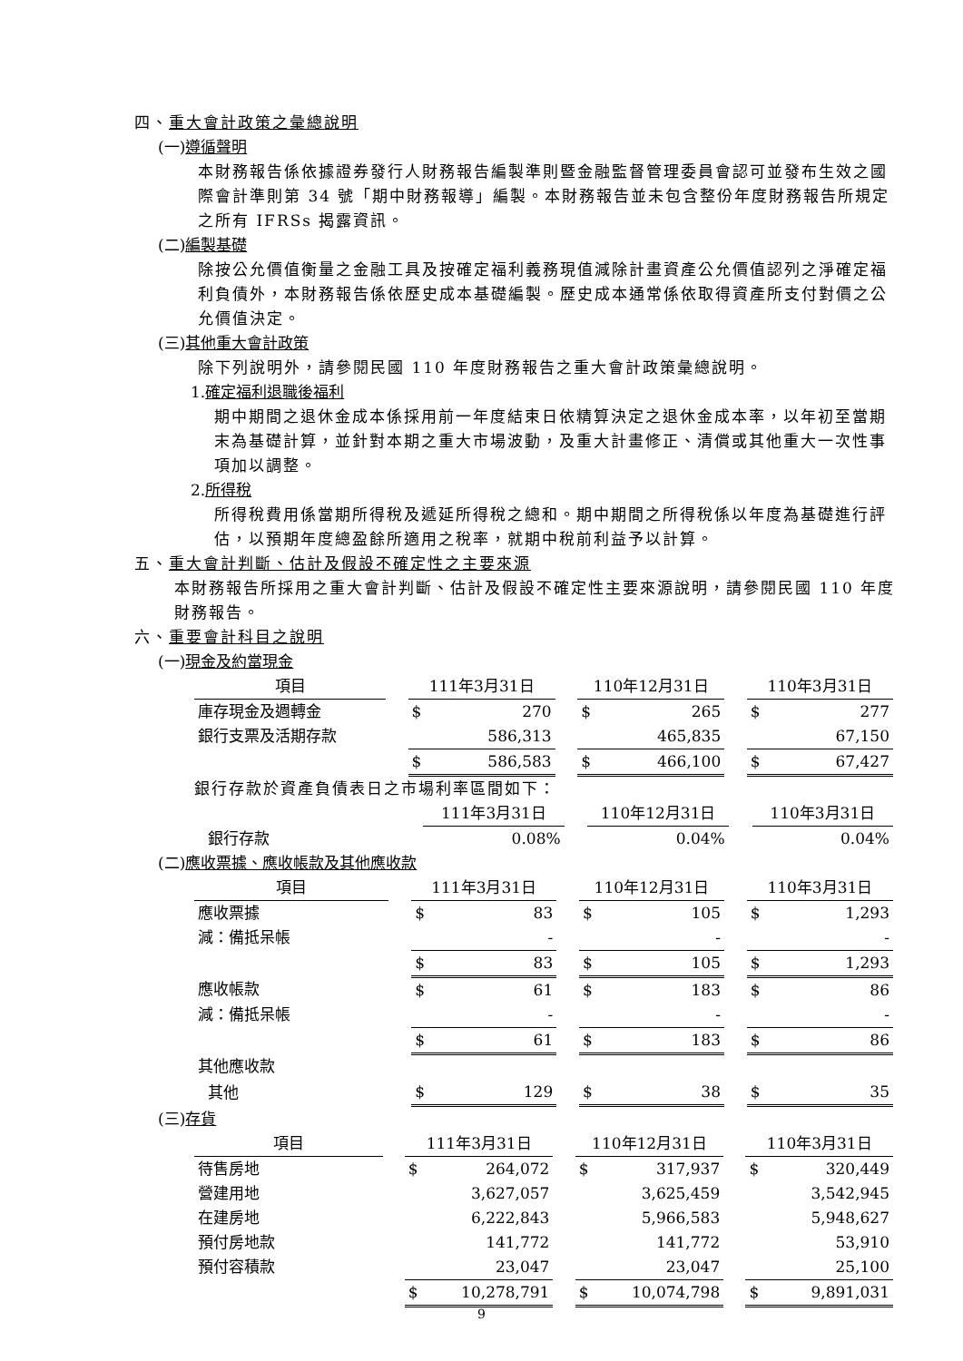四、重大會計政策之彙總說明
(一)遵循聲明
本財務報告係依據證券發行人財務報告編製準則暨金融監督管理委員會認可並發布生效之國際會計準則第 34 號「期中財務報導」編製。本財務報告並未包含整份年度財務報告所規定之所有 IFRSs 揭露資訊。
(二)編製基礎
除按公允價值衡量之金融工具及按確定福利義務現值減除計畫資產公允價值認列之淨確定福利負債外，本財務報告係依歷史成本基礎編製。歷史成本通常係依取得資產所支付對價之公允價值決定。
(三)其他重大會計政策
除下列說明外，請參閱民國 110 年度財務報告之重大會計政策彙總說明。
1.確定福利退職後福利
期中期間之退休金成本係採用前一年度結束日依精算決定之退休金成本率，以年初至當期末為基礎計算，並針對本期之重大市場波動，及重大計畫修正、清償或其他重大一次性事項加以調整。
2.所得稅
所得稅費用係當期所得稅及遞延所得稅之總和。期中期間之所得稅係以年度為基礎進行評估，以預期年度總盈餘所適用之稅率，就期中稅前利益予以計算。
五、重大會計判斷、估計及假設不確定性之主要來源
本財務報告所採用之重大會計判斷、估計及假設不確定性主要來源說明，請參閱民國 110 年度財務報告。
六、重要會計科目之說明
(一)現金及約當現金
| 項目 | | 111年3月31日 | | | 110年12月31日 | | | 110年3月31日 | |
| 庫存現金及週轉金 | | $ | 270 | | $ | 265 | | $ | 277 |
| 銀行支票及活期存款 | | | 586,313 | | | 465,835 | | | 67,150 |
| | | $ | 586,583 | | $ | 466,100 | | $ | 67,427 |
銀行存款於資產負債表日之市場利率區間如下：
| | | 111年3月31日 | | | 110年12月31日 | | | 110年3月31日 | |
| 銀行存款 | | | 0.08% | | | 0.04% | | | 0.04% |
(二)應收票據、應收帳款及其他應收款
| 項目 | | 111年3月31日 | | | 110年12月31日 | | | 110年3月31日 | |
| 應收票據 | | $ | 83 | | $ | 105 | | $ | 1,293 |
| 減：備抵呆帳 | | | - | | | - | | | - |
| | | $ | 83 | | $ | 105 | | $ | 1,293 |
| 應收帳款 | | $ | 61 | | $ | 183 | | $ | 86 |
| 減：備抵呆帳 | | | - | | | - | | | - |
| | | $ | 61 | | $ | 183 | | $ | 86 |
| 其他應收款 | | | | | | | | | |
| 其他 | | $ | 129 | | $ | 38 | | $ | 35 |
(三)存貨
| 項目 | | 111年3月31日 | | | 110年12月31日 | | | 110年3月31日 | |
| 待售房地 | | $ | 264,072 | | $ | 317,937 | | $ | 320,449 |
| 營建用地 | | | 3,627,057 | | | 3,625,459 | | | 3,542,945 |
| 在建房地 | | | 6,222,843 | | | 5,966,583 | | | 5,948,627 |
| 預付房地款 | | | 141,772 | | | 141,772 | | | 53,910 |
| 預付容積款 | | | 23,047 | | | 23,047 | | | 25,100 |
| | | $ | 10,278,791 | | $ | 10,074,798 | | $ | 9,891,031 |
9